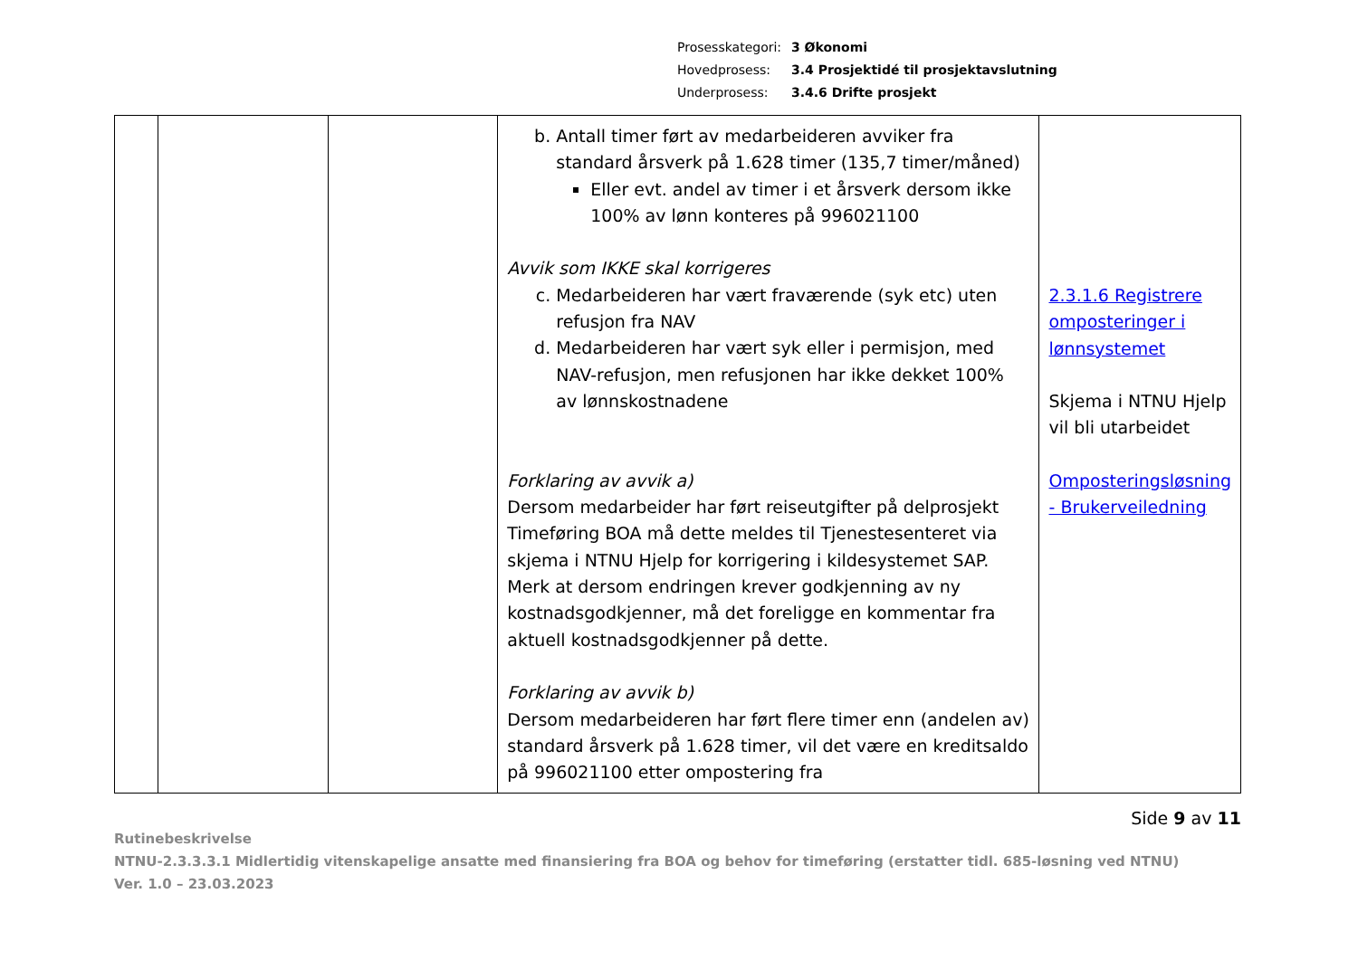Prosesskategori: 3 Økonomi
Hovedprosess: 3.4 Prosjektidé til prosjektavslutning
Underprosess: 3.4.6 Drifte prosjekt
| | | | b. Antall timer ført av medarbeideren avviker fra standard årsverk på 1.628 timer (135,7 timer/måned) Eller evt. andel av timer i et årsverk dersom ikke 100% av lønn konteres på 996021100 Avvik som IKKE skal korrigeres c. Medarbeideren har vært fraværende (syk etc) uten refusjon fra NAV d. Medarbeideren har vært syk eller i permisjon, med NAV-refusjon, men refusjonen har ikke dekket 100% av lønnskostnadene Forklaring av avvik a) Dersom medarbeider har ført reiseutgifter på delprosjekt Timeføring BOA må dette meldes til Tjenestesenteret via skjema i NTNU Hjelp for korrigering i kildesystemet SAP. Merk at dersom endringen krever godkjenning av ny kostnadsgodkjenner, må det foreligge en kommentar fra aktuell kostnadsgodkjenner på dette. Forklaring av avvik b) Dersom medarbeideren har ført flere timer enn (andelen av) standard årsverk på 1.628 timer, vil det være en kreditsaldo på 996021100 etter ompostering fra | 2.3.1.6 Registrere omposteringer i lønnsystemet Skjema i NTNU Hjelp vil bli utarbeidet Omposteringsløsning - Brukerveiledning |
Side 9 av 11
Rutinebeskrivelse
NTNU-2.3.3.3.1 Midlertidig vitenskapelige ansatte med finansiering fra BOA og behov for timeføring (erstatter tidl. 685-løsning ved NTNU)
Ver. 1.0 – 23.03.2023